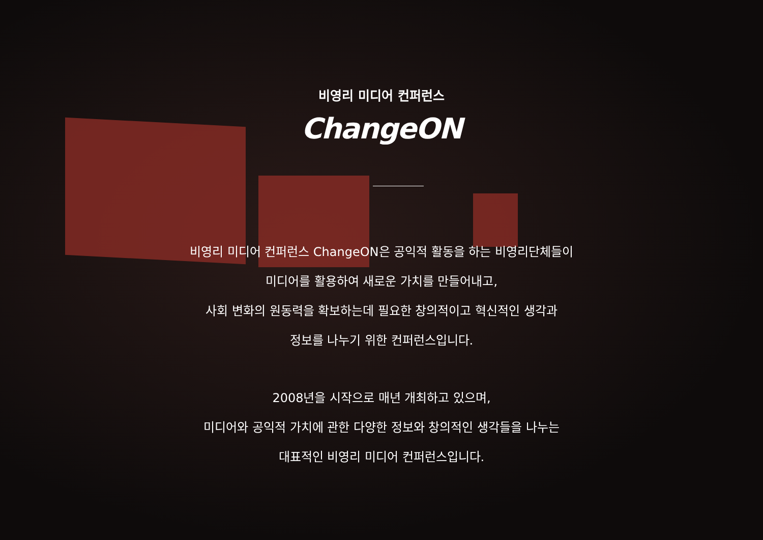비영리 미디어 컨퍼런스
ChangeON
비영리 미디어 컨퍼런스 ChangeON은 공익적 활동을 하는 비영리단체들이
미디어를 활용하여 새로운 가치를 만들어내고,
사회 변화의 원동력을 확보하는데 필요한 창의적이고 혁신적인 생각과
정보를 나누기 위한 컨퍼런스입니다.
2008년을 시작으로 매년 개최하고 있으며,
미디어와 공익적 가치에 관한 다양한 정보와 창의적인 생각들을 나누는
대표적인 비영리 미디어 컨퍼런스입니다.